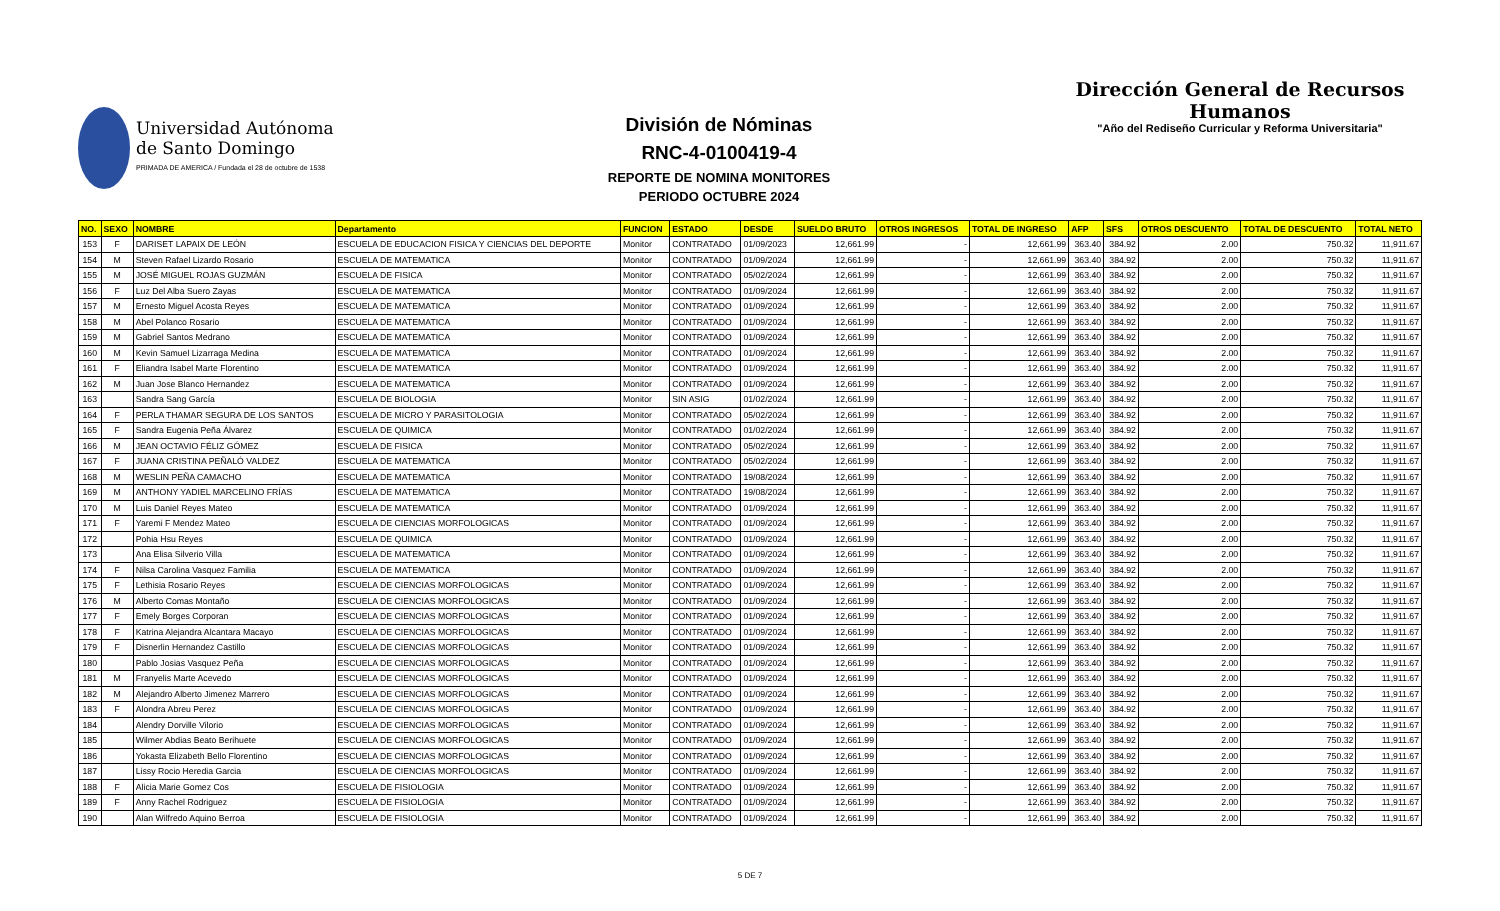Universidad Autónoma
de Santo Domingo
PRIMADA DE AMERICA / Fundada el 28 de octubre de 1538
División de Nóminas
RNC-4-0100419-4
REPORTE DE NOMINA MONITORES
PERIODO OCTUBRE 2024
Dirección General de Recursos Humanos
"Año del Rediseño Curricular y Reforma Universitaria"
| NO. | SEXO | NOMBRE | Departamento | FUNCION | ESTADO | DESDE | SUELDO BRUTO | OTROS INGRESOS | TOTAL DE INGRESO | AFP | SFS | OTROS DESCUENTO | TOTAL DE DESCUENTO | TOTAL NETO |
| --- | --- | --- | --- | --- | --- | --- | --- | --- | --- | --- | --- | --- | --- | --- |
| 153 | F | DARISET LAPAIX DE LEÓN | ESCUELA DE EDUCACION FISICA Y CIENCIAS DEL DEPORTE | Monitor | CONTRATADO | 01/09/2023 | 12,661.99 | - | 12,661.99 | 363.40 | 384.92 | 2.00 | 750.32 | 11,911.67 |
| 154 | M | Steven Rafael Lizardo Rosario | ESCUELA DE MATEMATICA | Monitor | CONTRATADO | 01/09/2024 | 12,661.99 | - | 12,661.99 | 363.40 | 384.92 | 2.00 | 750.32 | 11,911.67 |
| 155 | M | JOSÉ MIGUEL ROJAS GUZMÁN | ESCUELA DE FISICA | Monitor | CONTRATADO | 05/02/2024 | 12,661.99 | - | 12,661.99 | 363.40 | 384.92 | 2.00 | 750.32 | 11,911.67 |
| 156 | F | Luz Del Alba Suero Zayas | ESCUELA DE MATEMATICA | Monitor | CONTRATADO | 01/09/2024 | 12,661.99 | - | 12,661.99 | 363.40 | 384.92 | 2.00 | 750.32 | 11,911.67 |
| 157 | M | Ernesto Miguel Acosta Reyes | ESCUELA DE MATEMATICA | Monitor | CONTRATADO | 01/09/2024 | 12,661.99 | - | 12,661.99 | 363.40 | 384.92 | 2.00 | 750.32 | 11,911.67 |
| 158 | M | Abel Polanco Rosario | ESCUELA DE MATEMATICA | Monitor | CONTRATADO | 01/09/2024 | 12,661.99 | - | 12,661.99 | 363.40 | 384.92 | 2.00 | 750.32 | 11,911.67 |
| 159 | M | Gabriel Santos Medrano | ESCUELA DE MATEMATICA | Monitor | CONTRATADO | 01/09/2024 | 12,661.99 | - | 12,661.99 | 363.40 | 384.92 | 2.00 | 750.32 | 11,911.67 |
| 160 | M | Kevin Samuel Lizarraga Medina | ESCUELA DE MATEMATICA | Monitor | CONTRATADO | 01/09/2024 | 12,661.99 | - | 12,661.99 | 363.40 | 384.92 | 2.00 | 750.32 | 11,911.67 |
| 161 | F | Eliandra Isabel Marte Florentino | ESCUELA DE MATEMATICA | Monitor | CONTRATADO | 01/09/2024 | 12,661.99 | - | 12,661.99 | 363.40 | 384.92 | 2.00 | 750.32 | 11,911.67 |
| 162 | M | Juan Jose Blanco Hernandez | ESCUELA DE MATEMATICA | Monitor | CONTRATADO | 01/09/2024 | 12,661.99 | - | 12,661.99 | 363.40 | 384.92 | 2.00 | 750.32 | 11,911.67 |
| 163 | | Sandra Sang García | ESCUELA DE BIOLOGIA | Monitor | SIN ASIG | 01/02/2024 | 12,661.99 | - | 12,661.99 | 363.40 | 384.92 | 2.00 | 750.32 | 11,911.67 |
| 164 | F | PERLA THAMAR SEGURA DE LOS SANTOS | ESCUELA DE MICRO Y PARASITOLOGIA | Monitor | CONTRATADO | 05/02/2024 | 12,661.99 | - | 12,661.99 | 363.40 | 384.92 | 2.00 | 750.32 | 11,911.67 |
| 165 | F | Sandra Eugenia Peña Álvarez | ESCUELA DE QUIMICA | Monitor | CONTRATADO | 01/02/2024 | 12,661.99 | - | 12,661.99 | 363.40 | 384.92 | 2.00 | 750.32 | 11,911.67 |
| 166 | M | JEAN OCTAVIO FÉLIZ GÓMEZ | ESCUELA DE FISICA | Monitor | CONTRATADO | 05/02/2024 | 12,661.99 | - | 12,661.99 | 363.40 | 384.92 | 2.00 | 750.32 | 11,911.67 |
| 167 | F | JUANA CRISTINA PEÑALÓ VALDEZ | ESCUELA DE MATEMATICA | Monitor | CONTRATADO | 05/02/2024 | 12,661.99 | - | 12,661.99 | 363.40 | 384.92 | 2.00 | 750.32 | 11,911.67 |
| 168 | M | WESLIN PEÑA CAMACHO | ESCUELA DE MATEMATICA | Monitor | CONTRATADO | 19/08/2024 | 12,661.99 | - | 12,661.99 | 363.40 | 384.92 | 2.00 | 750.32 | 11,911.67 |
| 169 | M | ANTHONY YADIEL MARCELINO FRÍAS | ESCUELA DE MATEMATICA | Monitor | CONTRATADO | 19/08/2024 | 12,661.99 | - | 12,661.99 | 363.40 | 384.92 | 2.00 | 750.32 | 11,911.67 |
| 170 | M | Luis Daniel Reyes Mateo | ESCUELA DE MATEMATICA | Monitor | CONTRATADO | 01/09/2024 | 12,661.99 | - | 12,661.99 | 363.40 | 384.92 | 2.00 | 750.32 | 11,911.67 |
| 171 | F | Yaremi F Mendez Mateo | ESCUELA DE CIENCIAS MORFOLOGICAS | Monitor | CONTRATADO | 01/09/2024 | 12,661.99 | - | 12,661.99 | 363.40 | 384.92 | 2.00 | 750.32 | 11,911.67 |
| 172 | | Pohia Hsu Reyes | ESCUELA DE QUIMICA | Monitor | CONTRATADO | 01/09/2024 | 12,661.99 | - | 12,661.99 | 363.40 | 384.92 | 2.00 | 750.32 | 11,911.67 |
| 173 | | Ana Elisa Silverio Villa | ESCUELA DE MATEMATICA | Monitor | CONTRATADO | 01/09/2024 | 12,661.99 | - | 12,661.99 | 363.40 | 384.92 | 2.00 | 750.32 | 11,911.67 |
| 174 | F | Nilsa Carolina Vasquez Familia | ESCUELA DE MATEMATICA | Monitor | CONTRATADO | 01/09/2024 | 12,661.99 | - | 12,661.99 | 363.40 | 384.92 | 2.00 | 750.32 | 11,911.67 |
| 175 | F | Lethisia Rosario Reyes | ESCUELA DE CIENCIAS MORFOLOGICAS | Monitor | CONTRATADO | 01/09/2024 | 12,661.99 | - | 12,661.99 | 363.40 | 384.92 | 2.00 | 750.32 | 11,911.67 |
| 176 | M | Alberto Comas Montaño | ESCUELA DE CIENCIAS MORFOLOGICAS | Monitor | CONTRATADO | 01/09/2024 | 12,661.99 | - | 12,661.99 | 363.40 | 384.92 | 2.00 | 750.32 | 11,911.67 |
| 177 | F | Emely Borges Corporan | ESCUELA DE CIENCIAS MORFOLOGICAS | Monitor | CONTRATADO | 01/09/2024 | 12,661.99 | - | 12,661.99 | 363.40 | 384.92 | 2.00 | 750.32 | 11,911.67 |
| 178 | F | Katrina Alejandra Alcantara Macayo | ESCUELA DE CIENCIAS MORFOLOGICAS | Monitor | CONTRATADO | 01/09/2024 | 12,661.99 | - | 12,661.99 | 363.40 | 384.92 | 2.00 | 750.32 | 11,911.67 |
| 179 | F | Disnerlin Hernandez Castillo | ESCUELA DE CIENCIAS MORFOLOGICAS | Monitor | CONTRATADO | 01/09/2024 | 12,661.99 | - | 12,661.99 | 363.40 | 384.92 | 2.00 | 750.32 | 11,911.67 |
| 180 | | Pablo Josias Vasquez Peña | ESCUELA DE CIENCIAS MORFOLOGICAS | Monitor | CONTRATADO | 01/09/2024 | 12,661.99 | - | 12,661.99 | 363.40 | 384.92 | 2.00 | 750.32 | 11,911.67 |
| 181 | M | Franyelis Marte Acevedo | ESCUELA DE CIENCIAS MORFOLOGICAS | Monitor | CONTRATADO | 01/09/2024 | 12,661.99 | - | 12,661.99 | 363.40 | 384.92 | 2.00 | 750.32 | 11,911.67 |
| 182 | M | Alejandro Alberto Jimenez Marrero | ESCUELA DE CIENCIAS MORFOLOGICAS | Monitor | CONTRATADO | 01/09/2024 | 12,661.99 | - | 12,661.99 | 363.40 | 384.92 | 2.00 | 750.32 | 11,911.67 |
| 183 | F | Alondra Abreu Perez | ESCUELA DE CIENCIAS MORFOLOGICAS | Monitor | CONTRATADO | 01/09/2024 | 12,661.99 | - | 12,661.99 | 363.40 | 384.92 | 2.00 | 750.32 | 11,911.67 |
| 184 | | Alendry Dorville Vilorio | ESCUELA DE CIENCIAS MORFOLOGICAS | Monitor | CONTRATADO | 01/09/2024 | 12,661.99 | - | 12,661.99 | 363.40 | 384.92 | 2.00 | 750.32 | 11,911.67 |
| 185 | | Wilmer Abdias Beato Berihuete | ESCUELA DE CIENCIAS MORFOLOGICAS | Monitor | CONTRATADO | 01/09/2024 | 12,661.99 | - | 12,661.99 | 363.40 | 384.92 | 2.00 | 750.32 | 11,911.67 |
| 186 | | Yokasta Elizabeth Bello Florentino | ESCUELA DE CIENCIAS MORFOLOGICAS | Monitor | CONTRATADO | 01/09/2024 | 12,661.99 | - | 12,661.99 | 363.40 | 384.92 | 2.00 | 750.32 | 11,911.67 |
| 187 | | Lissy Rocio Heredia Garcia | ESCUELA DE CIENCIAS MORFOLOGICAS | Monitor | CONTRATADO | 01/09/2024 | 12,661.99 | - | 12,661.99 | 363.40 | 384.92 | 2.00 | 750.32 | 11,911.67 |
| 188 | F | Alicia Marie Gomez Cos | ESCUELA DE FISIOLOGIA | Monitor | CONTRATADO | 01/09/2024 | 12,661.99 | - | 12,661.99 | 363.40 | 384.92 | 2.00 | 750.32 | 11,911.67 |
| 189 | F | Anny Rachel Rodriguez | ESCUELA DE FISIOLOGIA | Monitor | CONTRATADO | 01/09/2024 | 12,661.99 | - | 12,661.99 | 363.40 | 384.92 | 2.00 | 750.32 | 11,911.67 |
| 190 | | Alan Wilfredo Aquino Berroa | ESCUELA DE FISIOLOGIA | Monitor | CONTRATADO | 01/09/2024 | 12,661.99 | - | 12,661.99 | 363.40 | 384.92 | 2.00 | 750.32 | 11,911.67 |
5 DE 7